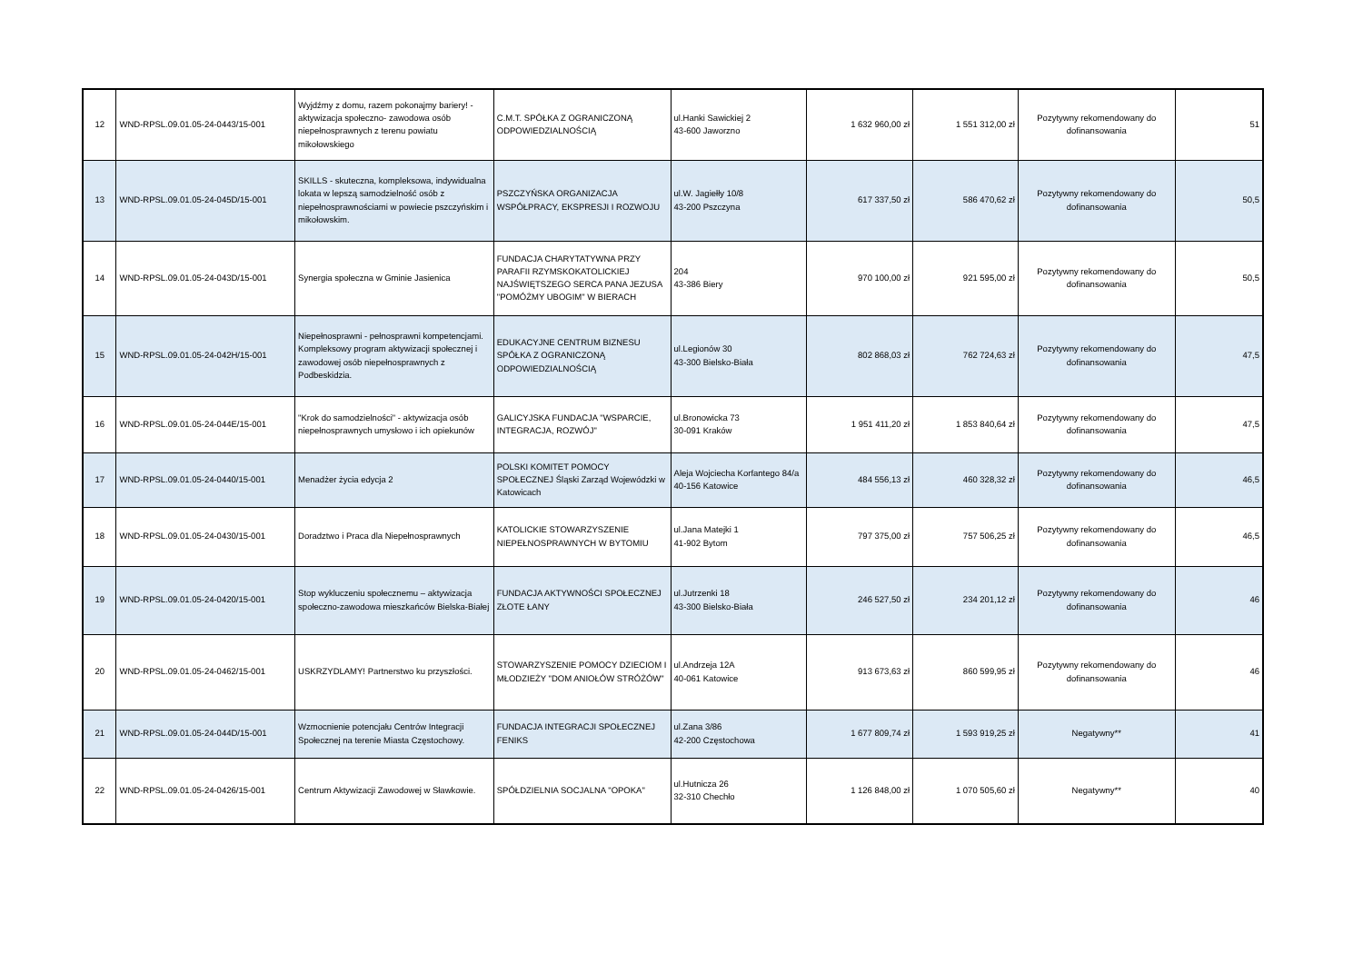| 12 | WND-RPSL.09.01.05-24-0443/15-001 | Wyjdźmy z domu, razem pokonajmy bariery! - aktywizacja społeczno- zawodowa osób niepełnosprawnych z terenu powiatu mikołowskiego | C.M.T. SPÓŁKA Z OGRANICZONĄ ODPOWIEDZIALNOŚCIĄ | ul.Hanki Sawickiej 2 43-600 Jaworzno | 1 632 960,00 zł | 1 551 312,00 zł | Pozytywny rekomendowany do dofinansowania | 51 |
| 13 | WND-RPSL.09.01.05-24-045D/15-001 | SKILLS - skuteczna, kompleksowa, indywidualna lokata w lepszą samodzielność osób z niepełnosprawnościami w powiecie pszczyńskim i mikołowskim. | PSZCZYŃSKA ORGANIZACJA WSPÓŁPRACY, EKSPRESJI I ROZWOJU | ul.W. Jagiełły 10/8 43-200 Pszczyna | 617 337,50 zł | 586 470,62 zł | Pozytywny rekomendowany do dofinansowania | 50,5 |
| 14 | WND-RPSL.09.01.05-24-043D/15-001 | Synergia społeczna w Gminie Jasienica | FUNDACJA CHARYTATYWNA PRZY PARAFII RZYMSKOKATOLICKIEJ NAJŚWIĘTSZEGO SERCA PANA JEZUSA "POMÓŻMY UBOGIM" W BIERACH | 204 43-386 Biery | 970 100,00 zł | 921 595,00 zł | Pozytywny rekomendowany do dofinansowania | 50,5 |
| 15 | WND-RPSL.09.01.05-24-042H/15-001 | Niepełnosprawni - pełnosprawni kompetencjami. Kompleksowy program aktywizacji społecznej i zawodowej osób niepełnosprawnych z Podbeskidzia. | EDUKACYJNE CENTRUM BIZNESU SPÓŁKA Z OGRANICZONĄ ODPOWIEDZIALNOŚCIĄ | ul.Legionów 30 43-300 Bielsko-Biała | 802 868,03 zł | 762 724,63 zł | Pozytywny rekomendowany do dofinansowania | 47,5 |
| 16 | WND-RPSL.09.01.05-24-044E/15-001 | "Krok do samodzielności" - aktywizacja osób niepełnosprawnych umysłowo i ich opiekunów | GALICYJSKA FUNDACJA "WSPARCIE, INTEGRACJA, ROZWÓJ" | ul.Bronowicka 73 30-091 Kraków | 1 951 411,20 zł | 1 853 840,64 zł | Pozytywny rekomendowany do dofinansowania | 47,5 |
| 17 | WND-RPSL.09.01.05-24-0440/15-001 | Menadżer życia edycja 2 | POLSKI KOMITET POMOCY SPOŁECZNEJ Śląski Zarząd Wojewódzki w Katowicach | Aleja Wojciecha Korfantego 84/a 40-156 Katowice | 484 556,13 zł | 460 328,32 zł | Pozytywny rekomendowany do dofinansowania | 46,5 |
| 18 | WND-RPSL.09.01.05-24-0430/15-001 | Doradztwo i Praca dla Niepełnosprawnych | KATOLICKIE STOWARZYSZENIE NIEPEŁNOSPRAWNYCH W BYTOMIU | ul.Jana Matejki 1 41-902 Bytom | 797 375,00 zł | 757 506,25 zł | Pozytywny rekomendowany do dofinansowania | 46,5 |
| 19 | WND-RPSL.09.01.05-24-0420/15-001 | Stop wykluczeniu społecznemu – aktywizacja społeczno-zawodowa mieszkańców Bielska-Białej | FUNDACJA AKTYWNOŚCI SPOŁECZNEJ ZŁOTE ŁANY | ul.Jutrzenki 18 43-300 Bielsko-Biała | 246 527,50 zł | 234 201,12 zł | Pozytywny rekomendowany do dofinansowania | 46 |
| 20 | WND-RPSL.09.01.05-24-0462/15-001 | USKRZYDLAMY! Partnerstwo ku przyszłości. | STOWARZYSZENIE POMOCY DZIECIOM I MŁODZIEŻY "DOM ANIOŁÓW STRÓŻÓW" | ul.Andrzeja 12A 40-061 Katowice | 913 673,63 zł | 860 599,95 zł | Pozytywny rekomendowany do dofinansowania | 46 |
| 21 | WND-RPSL.09.01.05-24-044D/15-001 | Wzmocnienie potencjału Centrów Integracji Społecznej na terenie Miasta Częstochowy. | FUNDACJA INTEGRACJI SPOŁECZNEJ FENIKS | ul.Zana 3/86 42-200 Częstochowa | 1 677 809,74 zł | 1 593 919,25 zł | Negatywny** | 41 |
| 22 | WND-RPSL.09.01.05-24-0426/15-001 | Centrum Aktywizacji Zawodowej w Sławkowie. | SPÓŁDZIELNIA SOCJALNA "OPOKA" | ul.Hutnicza 26 32-310 Chechło | 1 126 848,00 zł | 1 070 505,60 zł | Negatywny** | 40 |